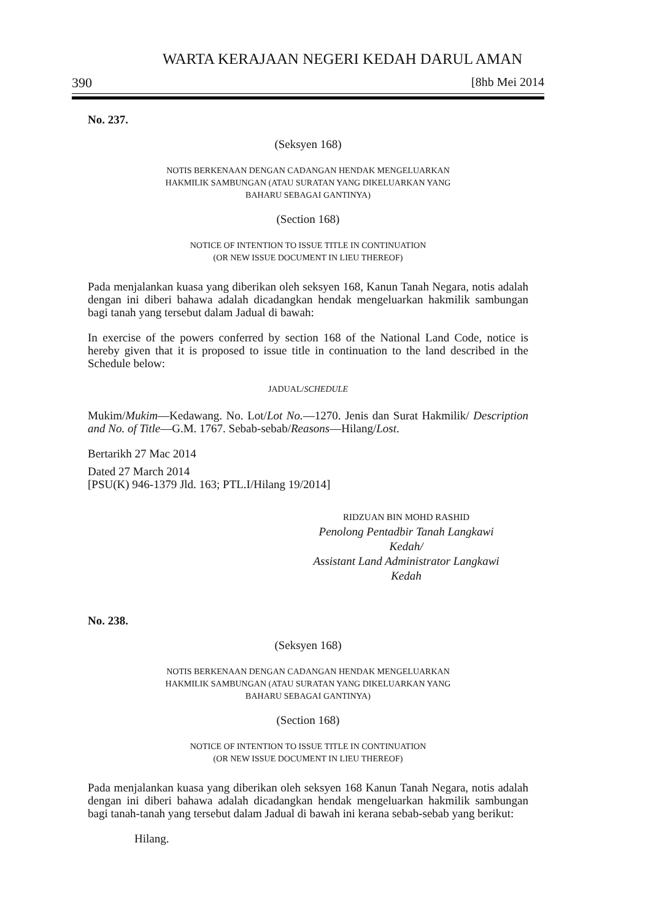WARTA KERAJAAN NEGERI KEDAH DARUL AMAN
390 [8hb Mei 2014
No. 237.
(Seksyen 168)
NOTIS BERKENAAN DENGAN CADANGAN HENDAK MENGELUARKAN
HAKMILIK SAMBUNGAN (ATAU SURATAN YANG DIKELUARKAN YANG
BAHARU SEBAGAI GANTINYA)
(Section 168)
NOTICE OF INTENTION TO ISSUE TITLE IN CONTINUATION
(OR NEW ISSUE DOCUMENT IN LIEU THEREOF)
Pada menjalankan kuasa yang diberikan oleh seksyen 168, Kanun Tanah Negara, notis adalah dengan ini diberi bahawa adalah dicadangkan hendak mengeluarkan hakmilik sambungan bagi tanah yang tersebut dalam Jadual di bawah:
In exercise of the powers conferred by section 168 of the National Land Code, notice is hereby given that it is proposed to issue title in continuation to the land described in the Schedule below:
JADUAL/SCHEDULE
Mukim/Mukim—Kedawang. No. Lot/Lot No.—1270. Jenis dan Surat Hakmilik/ Description and No. of Title—G.M. 1767. Sebab-sebab/Reasons—Hilang/Lost.
Bertarikh 27 Mac 2014
Dated 27 March 2014
[PSU(K) 946-1379 Jld. 163; PTL.I/Hilang 19/2014]
RIDZUAN BIN MOHD RASHID
Penolong Pentadbir Tanah Langkawi
Kedah/
Assistant Land Administrator Langkawi
Kedah
No. 238.
(Seksyen 168)
NOTIS BERKENAAN DENGAN CADANGAN HENDAK MENGELUARKAN
HAKMILIK SAMBUNGAN (ATAU SURATAN YANG DIKELUARKAN YANG
BAHARU SEBAGAI GANTINYA)
(Section 168)
NOTICE OF INTENTION TO ISSUE TITLE IN CONTINUATION
(OR NEW ISSUE DOCUMENT IN LIEU THEREOF)
Pada menjalankan kuasa yang diberikan oleh seksyen 168 Kanun Tanah Negara, notis adalah dengan ini diberi bahawa adalah dicadangkan hendak mengeluarkan hakmilik sambungan bagi tanah-tanah yang tersebut dalam Jadual di bawah ini kerana sebab-sebab yang berikut:
Hilang.